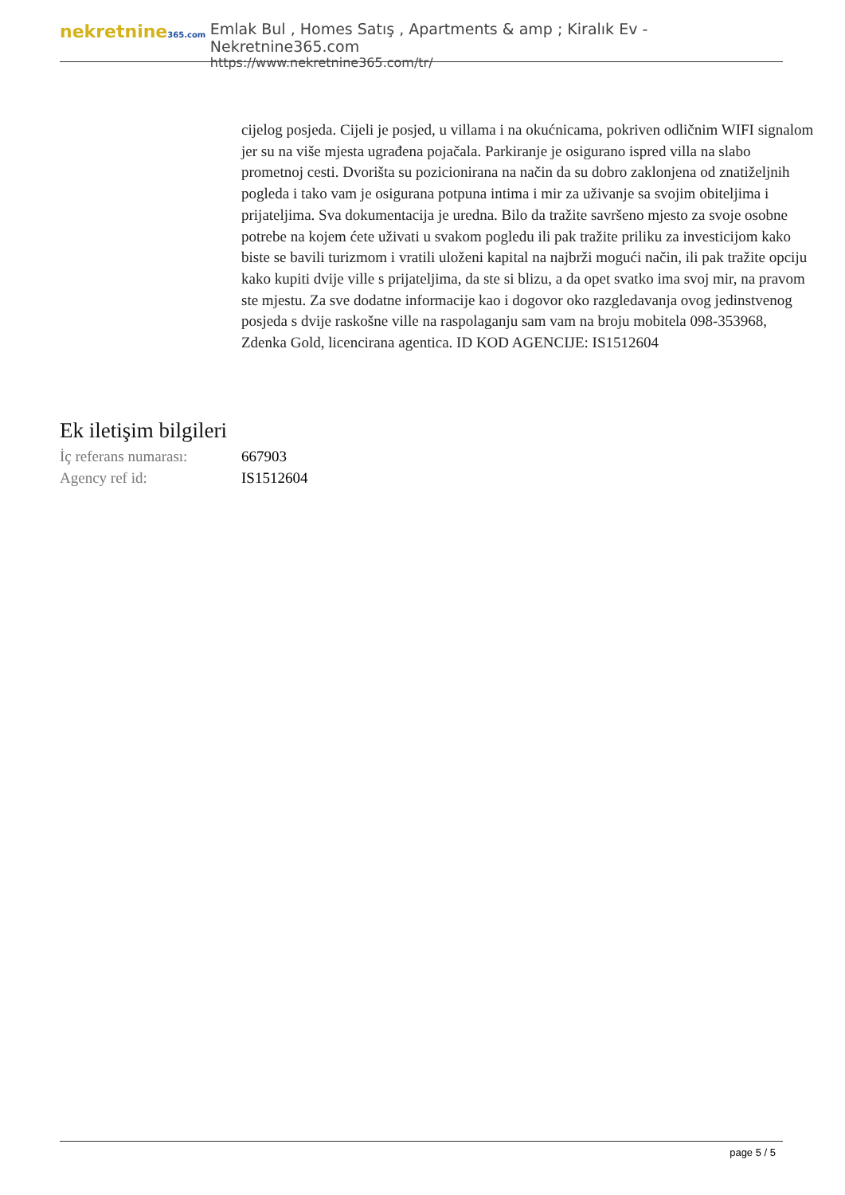nekretnine365.com
Emlak Bul , Homes Satış , Apartments & amp ; Kiralık Ev - Nekretnine365.com
https://www.nekretnine365.com/tr/
cijelog posjeda. Cijeli je posjed, u villama i na okućnicama, pokriven odličnim WIFI signalom jer su na više mjesta ugrađena pojačala. Parkiranje je osigurano ispred villa na slabo prometnoj cesti. Dvorišta su pozicionirana na način da su dobro zaklonjena od znatiželjnih pogleda i tako vam je osigurana potpuna intima i mir za uživanje sa svojim obiteljima i prijateljima. Sva dokumentacija je uredna. Bilo da tražite savršeno mjesto za svoje osobne potrebe na kojem ćete uživati u svakom pogledu ili pak tražite priliku za investicijom kako biste se bavili turizmom i vratili uloženi kapital na najbrži mogući način, ili pak tražite opciju kako kupiti dvije ville s prijateljima, da ste si blizu, a da opet svatko ima svoj mir, na pravom ste mjestu. Za sve dodatne informacije kao i dogovor oko razgledavanja ovog jedinstvenog posjeda s dvije raskošne ville na raspolaganju sam vam na broju mobitela 098-353968, Zdenka Gold, licencirana agentica. ID KOD AGENCIJE: IS1512604
Ek iletişim bilgileri
İç referans numarası:
667903
Agency ref id: IS1512604
page 5 / 5